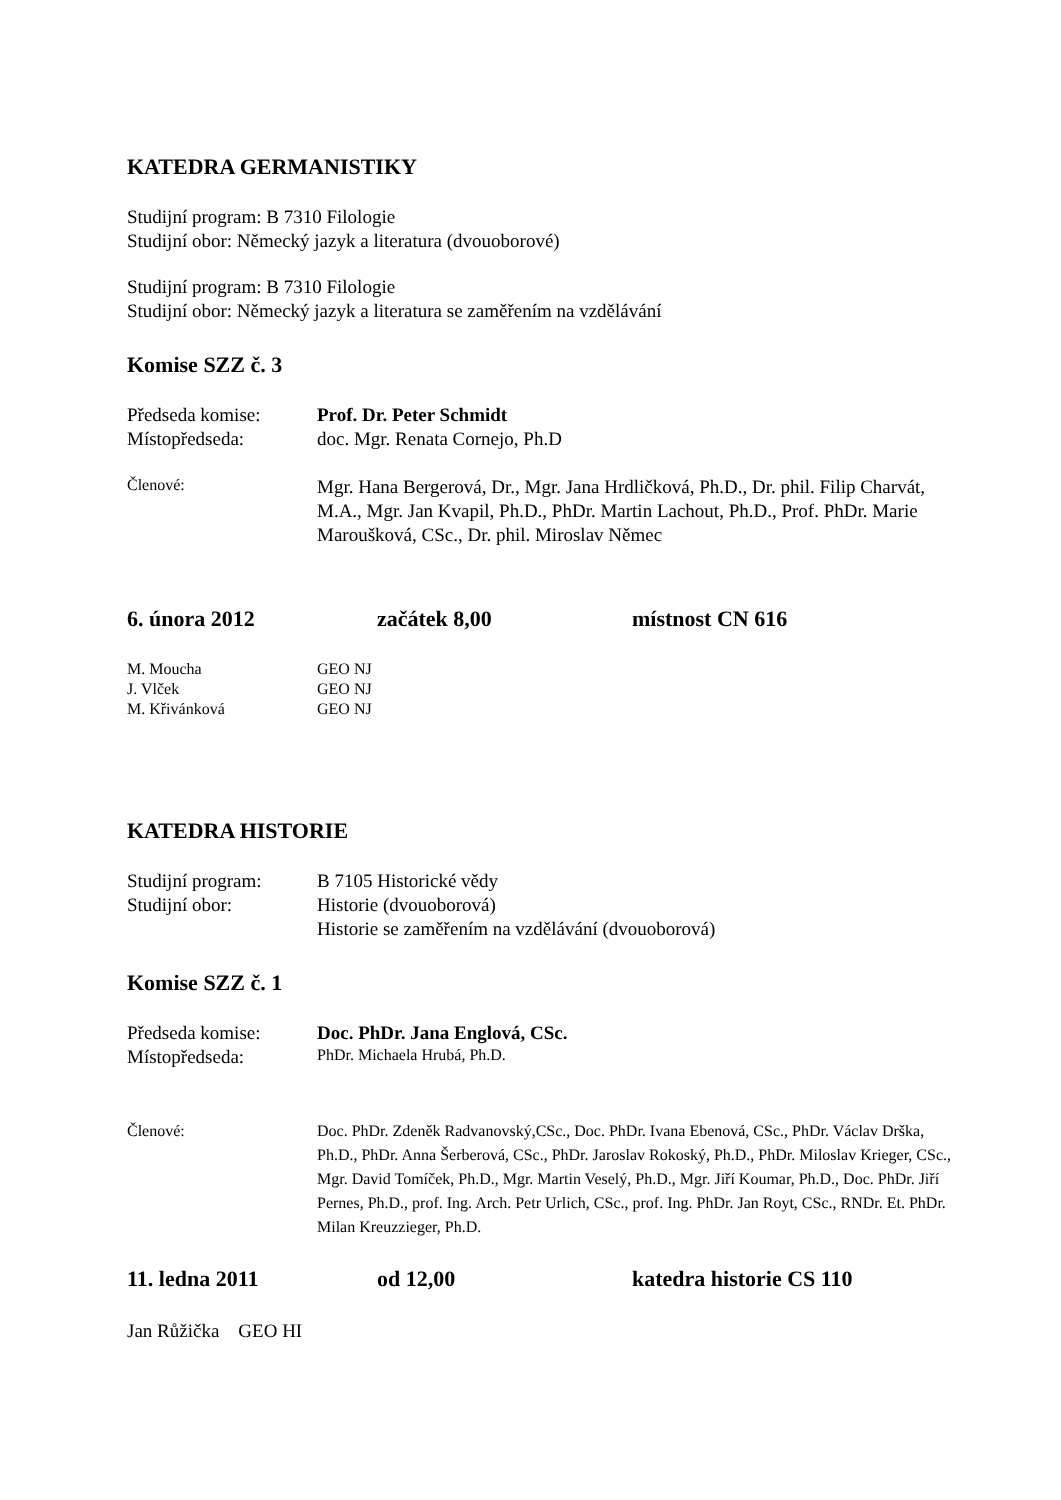KATEDRA GERMANISTIKY
Studijní program: B 7310 Filologie
Studijní obor: Německý jazyk a literatura (dvouoborové)
Studijní program: B 7310 Filologie
Studijní obor: Německý jazyk a literatura se zaměřením na vzdělávání
Komise SZZ č. 3
Předseda komise: Prof. Dr. Peter Schmidt
Místopředseda: doc. Mgr. Renata Cornejo, Ph.D
Členové:
Mgr. Hana Bergerová, Dr., Mgr. Jana Hrdličková, Ph.D., Dr. phil. Filip Charvát, M.A., Mgr. Jan Kvapil, Ph.D., PhDr. Martin Lachout, Ph.D., Prof. PhDr. Marie Maroušková, CSc., Dr. phil. Miroslav Němec
6. února 2012 začátek 8,00 místnost CN 616
M. Moucha GEO NJ
J. Vlček GEO NJ
M. Křivánková GEO NJ
KATEDRA HISTORIE
Studijní program:
B 7105 Historické vědy
Studijní obor: Historie (dvouoborová)
Historie se zaměřením na vzdělávání (dvouoborová)
Komise SZZ č. 1
Předseda komise: Doc. PhDr. Jana Englová, CSc.
Místopředseda:
PhDr. Michaela Hrubá, Ph.D.
Členové: Doc. PhDr. Zdeněk Radvanovský,CSc., Doc. PhDr. Ivana Ebenová, CSc., PhDr. Václav Drška, Ph.D., PhDr. Anna Šerberová, CSc., PhDr. Jaroslav Rokoský, Ph.D., PhDr. Miloslav Krieger, CSc., Mgr. David Tomíček, Ph.D., Mgr. Martin Veselý, Ph.D., Mgr. Jiří Koumar, Ph.D., Doc. PhDr. Jiří Pernes, Ph.D., prof. Ing. Arch. Petr Urlich, CSc., prof. Ing. PhDr. Jan Royt, CSc., RNDr. Et. PhDr. Milan Kreuzzieger, Ph.D.
11. ledna 2011 od 12,00 katedra historie CS 110
Jan Růžička GEO HI